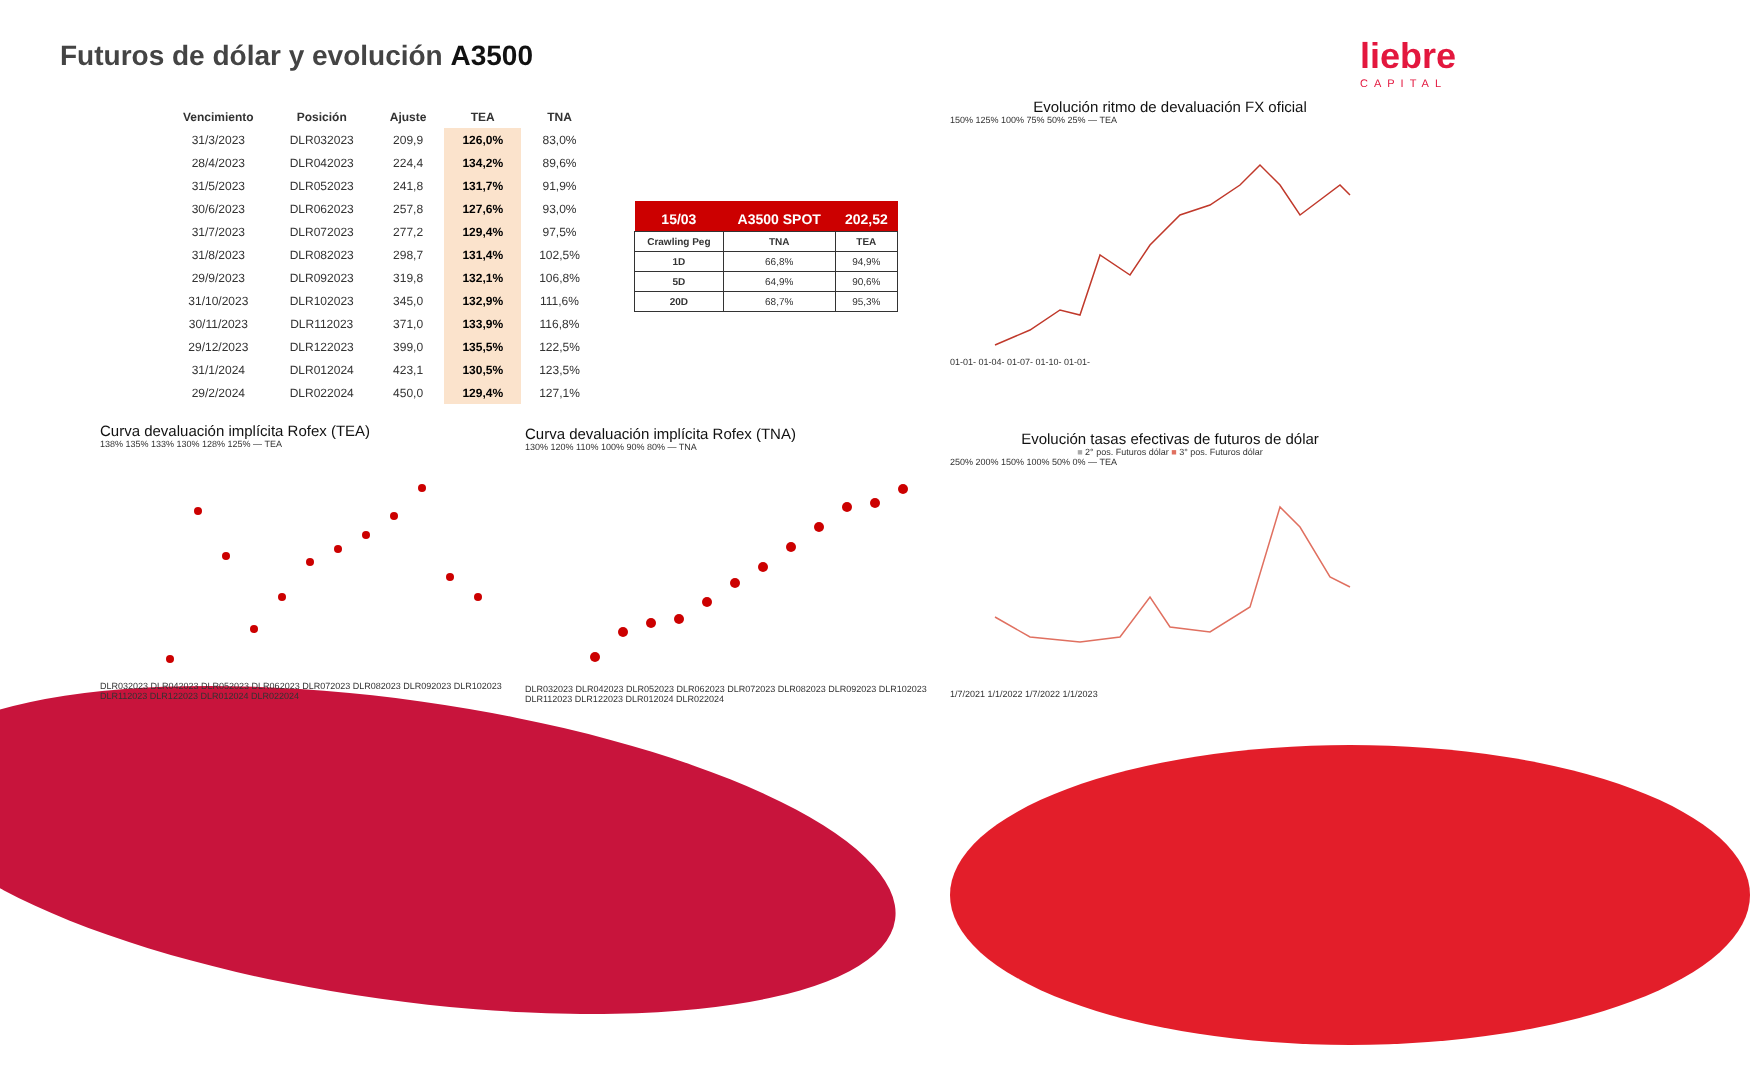Futuros de dólar y evolución A3500
liebre
CAPITAL
| Vencimiento | Posición | Ajuste | TEA | TNA |
| --- | --- | --- | --- | --- |
| 31/3/2023 | DLR032023 | 209,9 | 126,0% | 83,0% |
| 28/4/2023 | DLR042023 | 224,4 | 134,2% | 89,6% |
| 31/5/2023 | DLR052023 | 241,8 | 131,7% | 91,9% |
| 30/6/2023 | DLR062023 | 257,8 | 127,6% | 93,0% |
| 31/7/2023 | DLR072023 | 277,2 | 129,4% | 97,5% |
| 31/8/2023 | DLR082023 | 298,7 | 131,4% | 102,5% |
| 29/9/2023 | DLR092023 | 319,8 | 132,1% | 106,8% |
| 31/10/2023 | DLR102023 | 345,0 | 132,9% | 111,6% |
| 30/11/2023 | DLR112023 | 371,0 | 133,9% | 116,8% |
| 29/12/2023 | DLR122023 | 399,0 | 135,5% | 122,5% |
| 31/1/2024 | DLR012024 | 423,1 | 130,5% | 123,5% |
| 29/2/2024 | DLR022024 | 450,0 | 129,4% | 127,1% |
| 15/03 | A3500 SPOT | 202,52 |
| --- | --- | --- |
| Crawling Peg | TNA | TEA |
| 1D | 66,8% | 94,9% |
| 5D | 64,9% | 90,6% |
| 20D | 68,7% | 95,3% |
Evolución ritmo de devaluación FX oficial
150% 125% 100% 75% 50% 25% — TEA
01-01- 01-04- 01-07- 01-10- 01-01-
Curva devaluación implícita Rofex (TEA)
138% 135% 133% 130% 128% 125% — TEA
DLR032023 DLR042023 DLR052023 DLR062023 DLR072023 DLR082023 DLR092023 DLR102023 DLR112023 DLR122023 DLR012024 DLR022024
Curva devaluación implícita Rofex (TNA)
130% 120% 110% 100% 90% 80% — TNA
DLR032023 DLR042023 DLR052023 DLR062023 DLR072023 DLR082023 DLR092023 DLR102023 DLR112023 DLR122023 DLR012024 DLR022024
Evolución tasas efectivas de futuros de dólar
■ 2° pos. Futuros dólar ■ 3° pos. Futuros dólar
250% 200% 150% 100% 50% 0% — TEA
1/7/2021 1/1/2022 1/7/2022 1/1/2023